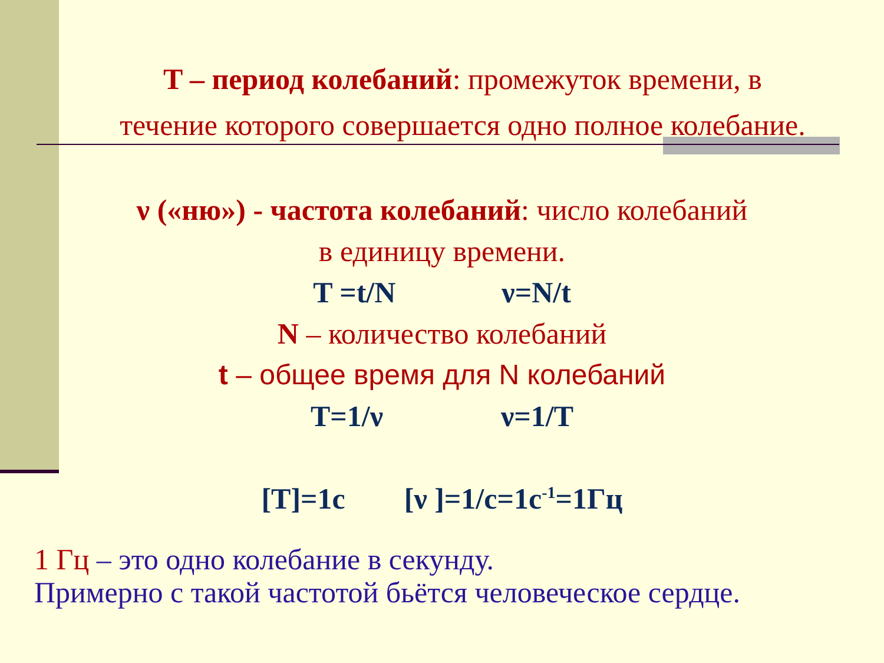T – период колебаний: промежуток времени, в
течение которого совершается одно полное колебание.
ν («ню») - частота колебаний: число колебаний
в единицу времени.
T =t/N ν=N/t
N – количество колебаний
t – общее время для N колебаний
T=1/ν ν=1/T
[T]=1c [ν ]=1/c=1c<sup>-1</sup>=1Гц
1 Гц – это одно колебание в секунду.
Примерно с такой частотой бьётся человеческое сердце.